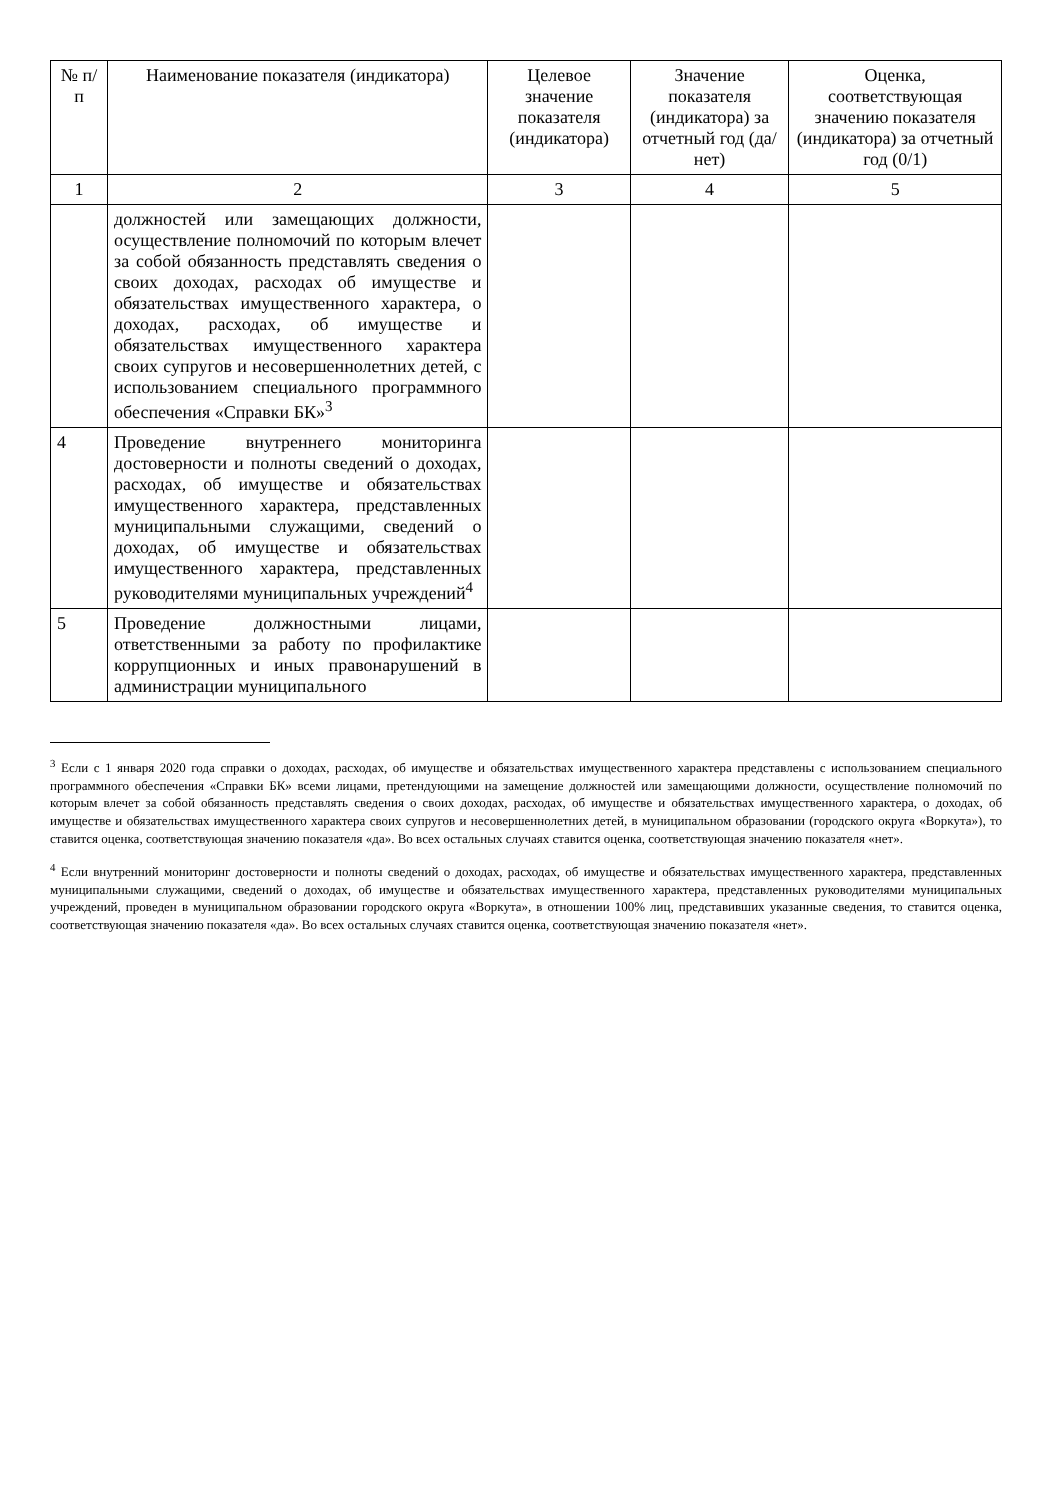| № п/п | Наименование показателя (индикатора) | Целевое значение показателя (индикатора) | Значение показателя (индикатора) за отчетный год (да/нет) | Оценка, соответствующая значению показателя (индикатора) за отчетный год (0/1) |
| --- | --- | --- | --- | --- |
| 1 | 2 | 3 | 4 | 5 |
| | должностей или замещающих должности, осуществление полномочий по которым влечет за собой обязанность представлять сведения о своих доходах, расходах об имуществе и обязательствах имущественного характера, о доходах, расходах, об имуществе и обязательствах имущественного характера своих супругов и несовершеннолетних детей, с использованием специального программного обеспечения «Справки БК»<sup>3</sup> | | | |
| 4 | Проведение внутреннего мониторинга достоверности и полноты сведений о доходах, расходах, об имуществе и обязательствах имущественного характера, представленных муниципальными служащими, сведений о доходах, об имуществе и обязательствах имущественного характера, представленных руководителями муниципальных учреждений<sup>4</sup> | | | |
| 5 | Проведение должностными лицами, ответственными за работу по профилактике коррупционных и иных правонарушений в администрации муниципального | | | |
<sup>3</sup> Если с 1 января 2020 года справки о доходах, расходах, об имуществе и обязательствах имущественного характера представлены с использованием специального программного обеспечения «Справки БК» всеми лицами, претендующими на замещение должностей или замещающими должности, осуществление полномочий по которым влечет за собой обязанность представлять сведения о своих доходах, расходах, об имуществе и обязательствах имущественного характера, о доходах, об имуществе и обязательствах имущественного характера своих супругов и несовершеннолетних детей, в муниципальном образовании (городского округа «Воркута»), то ставится оценка, соответствующая значению показателя «да». Во всех остальных случаях ставится оценка, соответствующая значению показателя «нет».
<sup>4</sup> Если внутренний мониторинг достоверности и полноты сведений о доходах, расходах, об имуществе и обязательствах имущественного характера, представленных муниципальными служащими, сведений о доходах, об имуществе и обязательствах имущественного характера, представленных руководителями муниципальных учреждений, проведен в муниципальном образовании городского округа «Воркута», в отношении 100% лиц, представивших указанные сведения, то ставится оценка, соответствующая значению показателя «да». Во всех остальных случаях ставится оценка, соответствующая значению показателя «нет».